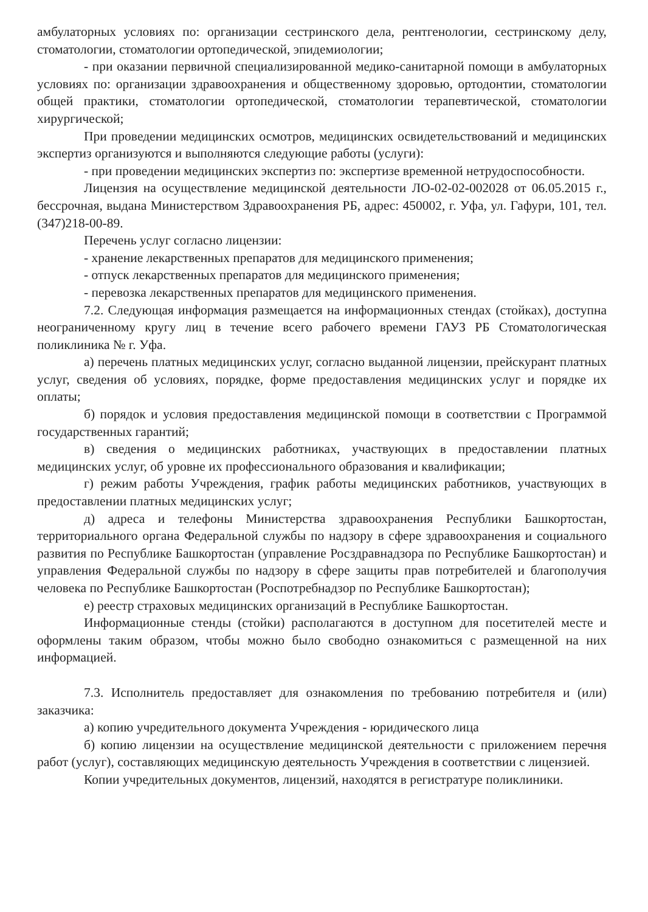амбулаторных условиях по: организации сестринского дела, рентгенологии, сестринскому делу, стоматологии, стоматологии ортопедической, эпидемиологии;
- при оказании первичной специализированной медико-санитарной помощи в амбулаторных условиях по: организации здравоохранения и общественному здоровью, ортодонтии, стоматологии общей практики, стоматологии ортопедической, стоматологии терапевтической, стоматологии хирургической;
При проведении медицинских осмотров, медицинских освидетельствований и медицинских экспертиз организуются и выполняются следующие работы (услуги):
- при проведении медицинских экспертиз по: экспертизе временной нетрудоспособности.
Лицензия на осуществление медицинской деятельности ЛО-02-02-002028 от 06.05.2015 г., бессрочная, выдана Министерством Здравоохранения РБ, адрес: 450002, г. Уфа, ул. Гафури, 101, тел. (347)218-00-89.
Перечень услуг согласно лицензии:
- хранение лекарственных препаратов для медицинского применения;
- отпуск лекарственных препаратов для медицинского применения;
- перевозка лекарственных препаратов для медицинского применения.
7.2. Следующая информация размещается на информационных стендах (стойках), доступна неограниченному кругу лиц в течение всего рабочего времени ГАУЗ РБ Стоматологическая поликлиника № г. Уфа.
а) перечень платных медицинских услуг, согласно выданной лицензии, прейскурант платных услуг, сведения об условиях, порядке, форме предоставления медицинских услуг и порядке их оплаты;
б) порядок и условия предоставления медицинской помощи в соответствии с Программой государственных гарантий;
в) сведения о медицинских работниках, участвующих в предоставлении платных медицинских услуг, об уровне их профессионального образования и квалификации;
г) режим работы Учреждения, график работы медицинских работников, участвующих в предоставлении платных медицинских услуг;
д) адреса и телефоны Министерства здравоохранения Республики Башкортостан, территориального органа Федеральной службы по надзору в сфере здравоохранения и социального развития по Республике Башкортостан (управление Росздравнадзора по Республике Башкортостан) и управления Федеральной службы по надзору в сфере защиты прав потребителей и благополучия человека по Республике Башкортостан (Роспотребнадзор по Республике Башкортостан);
е) реестр страховых медицинских организаций в Республике Башкортостан.
Информационные стенды (стойки) располагаются в доступном для посетителей месте и оформлены таким образом, чтобы можно было свободно ознакомиться с размещенной на них информацией.
7.3. Исполнитель предоставляет для ознакомления по требованию потребителя и (или) заказчика:
а) копию учредительного документа Учреждения - юридического лица
б) копию лицензии на осуществление медицинской деятельности с приложением перечня работ (услуг), составляющих медицинскую деятельность Учреждения в соответствии с лицензией.
Копии учредительных документов, лицензий, находятся в регистратуре поликлиники.